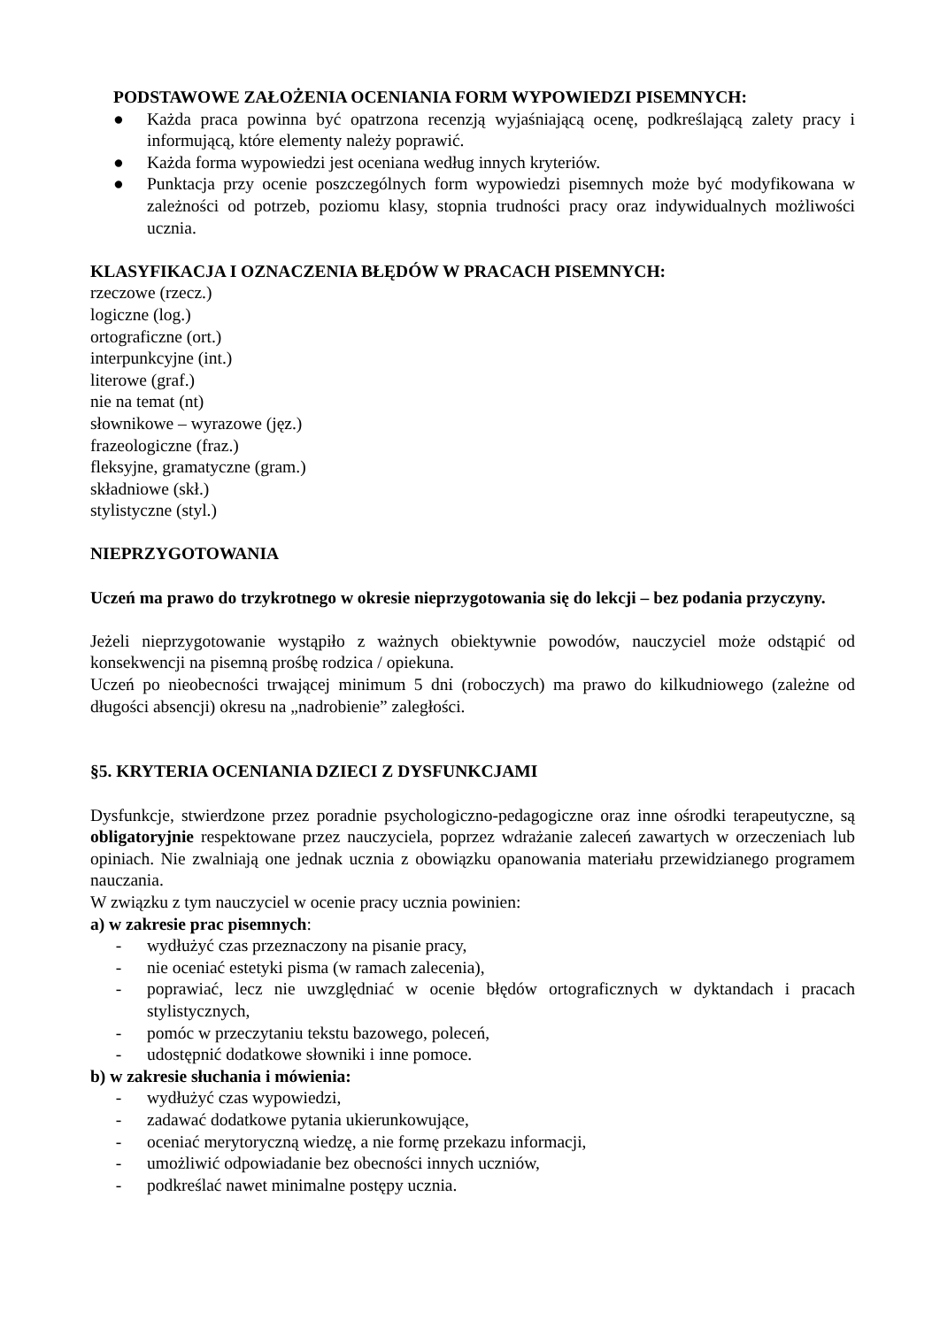PODSTAWOWE ZAŁOŻENIA OCENIANIA FORM WYPOWIEDZI PISEMNYCH:
● Każda praca powinna być opatrzona recenzją wyjaśniającą ocenę, podkreślającą zalety pracy i informującą, które elementy należy poprawić.
● Każda forma wypowiedzi jest oceniana według innych kryteriów.
● Punktacja przy ocenie poszczególnych form wypowiedzi pisemnych może być modyfikowana w zależności od potrzeb, poziomu klasy, stopnia trudności pracy oraz indywidualnych możliwości ucznia.
KLASYFIKACJA I OZNACZENIA BŁĘDÓW W PRACACH PISEMNYCH:
rzeczowe (rzecz.)
logiczne (log.)
ortograficzne (ort.)
interpunkcyjne (int.)
literowe (graf.)
nie na temat (nt)
słownikowe – wyrazowe (jęz.)
frazeologiczne (fraz.)
fleksyjne, gramatyczne (gram.)
składniowe (skł.)
stylistyczne (styl.)
NIEPRZYGOTOWANIA
Uczeń ma prawo do trzykrotnego w okresie nieprzygotowania się do lekcji – bez podania przyczyny.
Jeżeli nieprzygotowanie wystąpiło z ważnych obiektywnie powodów, nauczyciel może odstąpić od konsekwencji na pisemną prośbę rodzica / opiekuna.
Uczeń po nieobecności trwającej minimum 5 dni (roboczych) ma prawo do kilkudniowego (zależne od długości absencji) okresu na „nadrobienie” zaległości.
§5. KRYTERIA OCENIANIA DZIECI Z DYSFUNKCJAMI
Dysfunkcje, stwierdzone przez poradnie psychologiczno-pedagogiczne oraz inne ośrodki terapeutyczne, są obligatoryjnie respektowane przez nauczyciela, poprzez wdrażanie zaleceń zawartych w orzeczeniach lub opiniach. Nie zwalniają one jednak ucznia z obowiązku opanowania materiału przewidzianego programem nauczania.
W związku z tym nauczyciel w ocenie pracy ucznia powinien:
a) w zakresie prac pisemnych:
- wydłużyć czas przeznaczony na pisanie pracy,
- nie oceniać estetyki pisma (w ramach zalecenia),
- poprawiać, lecz nie uwzględniać w ocenie błędów ortograficznych w dyktandach i pracach stylistycznych,
- pomóc w przeczytaniu tekstu bazowego, poleceń,
- udostępnić dodatkowe słowniki i inne pomoce.
b) w zakresie słuchania i mówienia:
- wydłużyć czas wypowiedzi,
- zadawać dodatkowe pytania ukierunkowujące,
- oceniać merytoryczną wiedzę, a nie formę przekazu informacji,
- umożliwić odpowiadanie bez obecności innych uczniów,
- podkreślać nawet minimalne postępy ucznia.